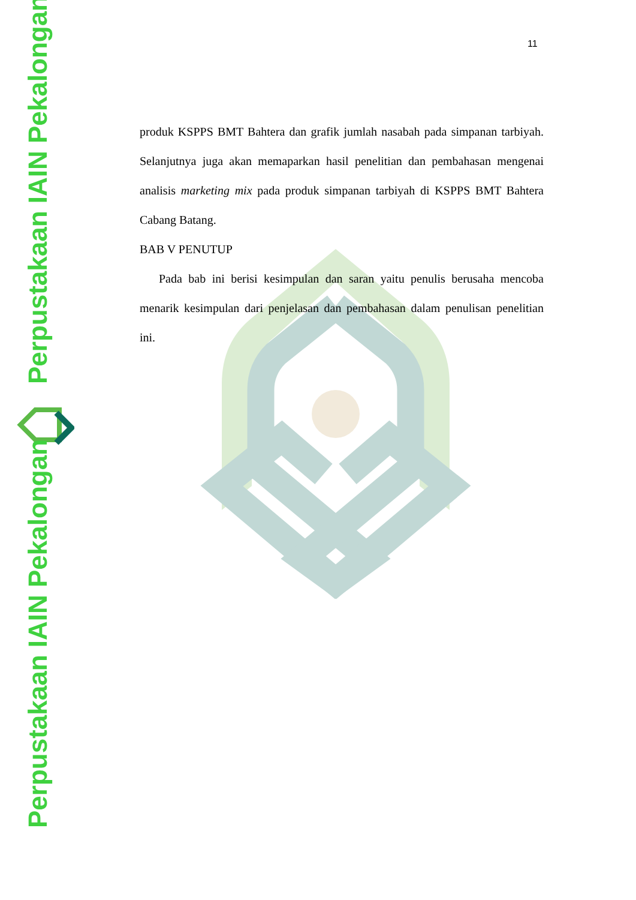Perpustakaan IAIN Pekalongan
Perpustakaan IAIN Pekalongan
11
produk KSPPS BMT Bahtera dan grafik jumlah nasabah pada simpanan tarbiyah. Selanjutnya juga akan memaparkan hasil penelitian dan pembahasan mengenai analisis marketing mix pada produk simpanan tarbiyah di KSPPS BMT Bahtera Cabang Batang.
BAB V PENUTUP
Pada bab ini berisi kesimpulan dan saran yaitu penulis berusaha mencoba menarik kesimpulan dari penjelasan dan pembahasan dalam penulisan penelitian ini.